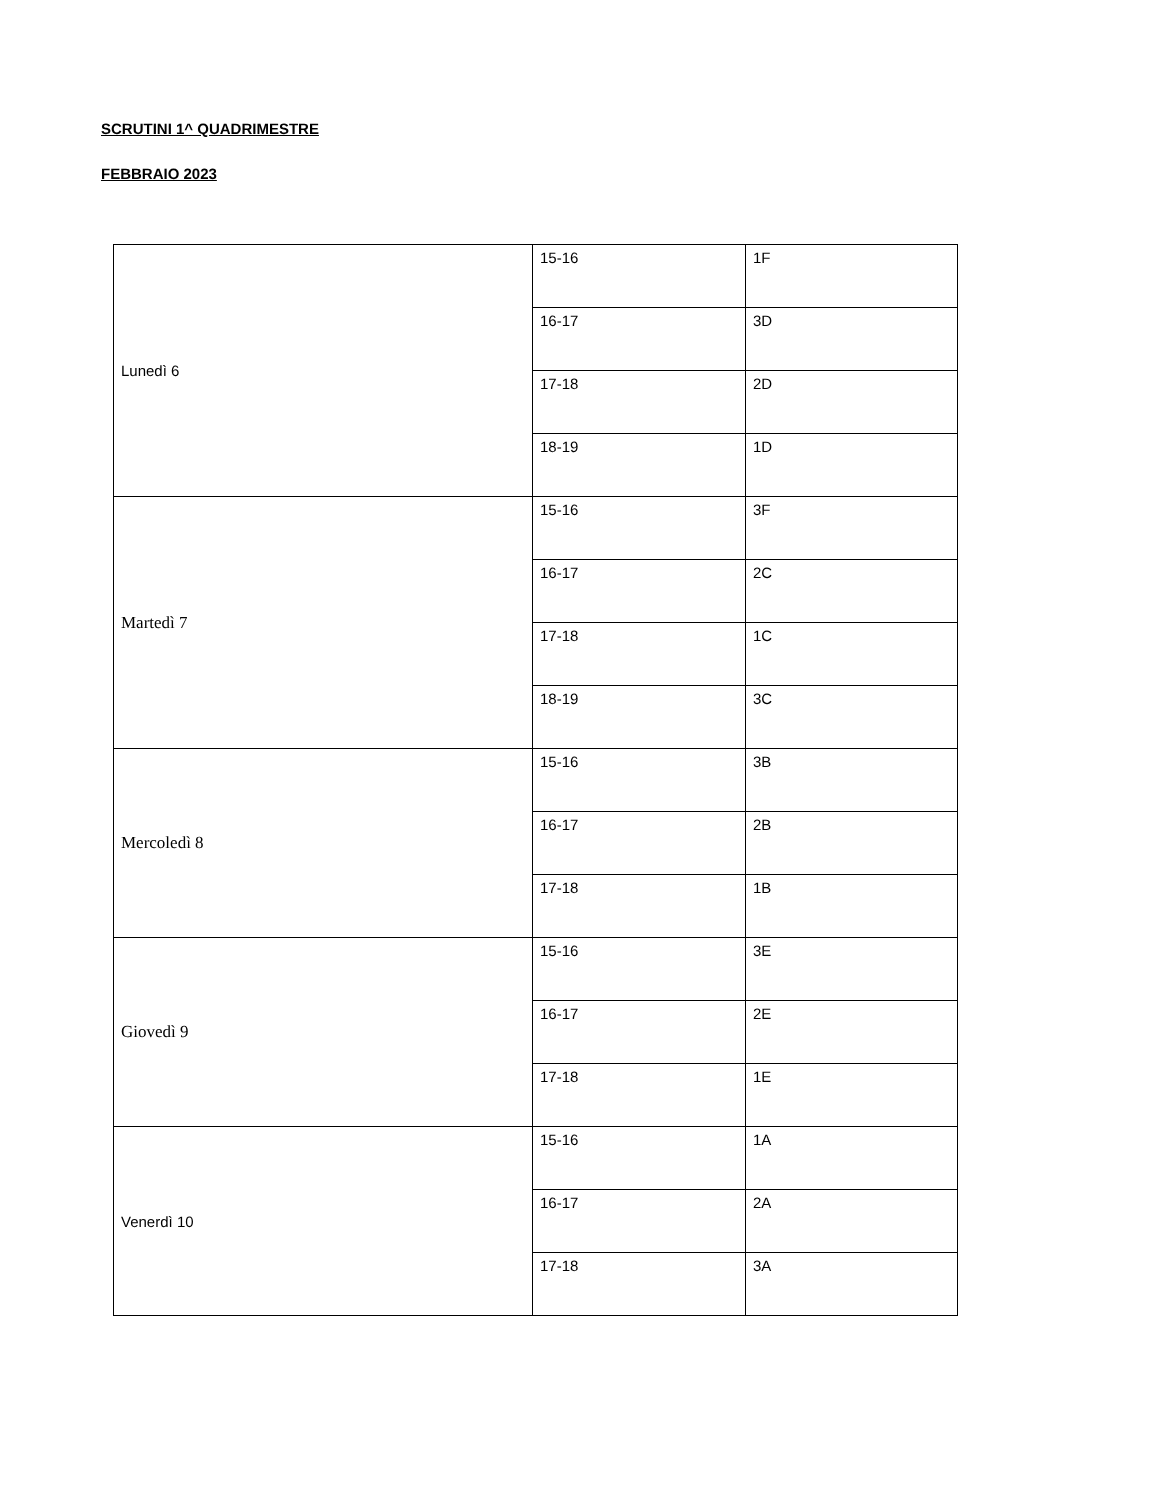SCRUTINI 1^ QUADRIMESTRE
FEBBRAIO 2023
| Lunedì 6 | 15-16 | 1F |
| | 16-17 | 3D |
| | 17-18 | 2D |
| | 18-19 | 1D |
| Martedì 7 | 15-16 | 3F |
| | 16-17 | 2C |
| | 17-18 | 1C |
| | 18-19 | 3C |
| Mercoledì 8 | 15-16 | 3B |
| | 16-17 | 2B |
| | 17-18 | 1B |
| Giovedì 9 | 15-16 | 3E |
| | 16-17 | 2E |
| | 17-18 | 1E |
| Venerdì 10 | 15-16 | 1A |
| | 16-17 | 2A |
| | 17-18 | 3A |